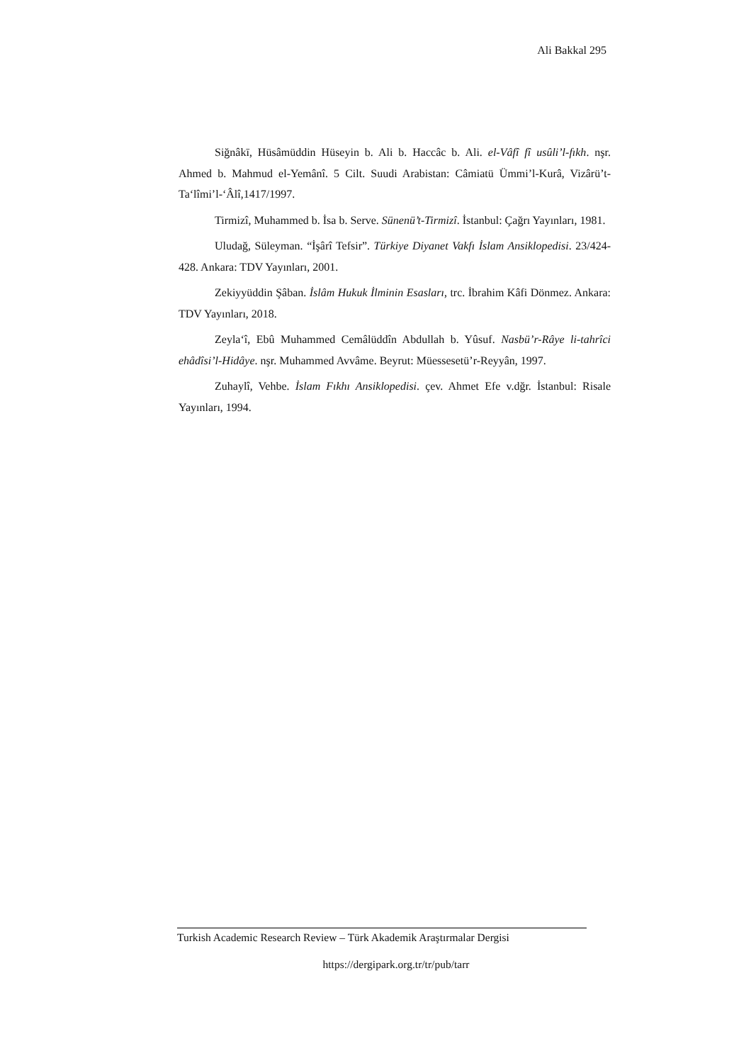Ali Bakkal 295
Siğnâkī, Hüsâmüddin Hüseyin b. Ali b. Haccâc b. Ali. el-Vâfî fî usûli’l-fıkh. nşr. Ahmed b. Mahmud el-Yemânî. 5 Cilt. Suudi Arabistan: Câmiatü Ümmi’l-Kurâ, Vizârü’t-Ta‘lîmi’l-‘Âlî,1417/1997.
Tirmizî, Muhammed b. İsa b. Serve. Sünenü’t-Tirmizî. İstanbul: Çağrı Yayınları, 1981.
Uludağ, Süleyman. “İşârî Tefsir”. Türkiye Diyanet Vakfı İslam Ansiklopedisi. 23/424-428. Ankara: TDV Yayınları, 2001.
Zekiyyüddin Şâban. İslâm Hukuk İlminin Esasları, trc. İbrahim Kâfi Dönmez. Ankara: TDV Yayınları, 2018.
Zeyla‘î, Ebû Muhammed Cemâlüddîn Abdullah b. Yûsuf. Nasbü’r-Râye li-tahrîci ehâdîsi’l-Hidâye. nşr. Muhammed Avvâme. Beyrut: Müessesetü’r-Reyyân, 1997.
Zuhaylî, Vehbe. İslam Fıkhı Ansiklopedisi. çev. Ahmet Efe v.dğr. İstanbul: Risale Yayınları, 1994.
Turkish Academic Research Review – Türk Akademik Araştırmalar Dergisi
https://dergipark.org.tr/tr/pub/tarr